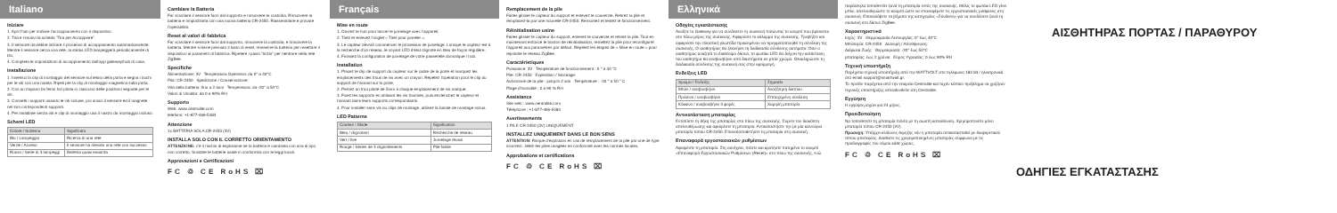Italiano
Iniziare
1. Apri l'hub per iniziare l'accoppiamento con il dispositivo.
2. Tira e rimuovi la scheda "Tira per Accoppiare".
3. Il sensore dovrebbe iniziare il processo di accoppiamento automaticamente. Mentre il sensore cerca una rete, la status LED lampeggerà periodicamente di blu.
4. Completa le impostazioni di accoppiamento dall'app gateway/hub di casa.
Installazione
1. Inserisci la clip di montaggio del sensore sul telaio della porta e segna i buchi per le viti con una matita. Ripeti per la clip di montaggio magnetica sulla porta.
2. Con un trapano fai fermi fori pilota in ciascuno delle posizioni segnate per le viti.
3. Connetti i supporti usando le viti incluse, poi unisci il sensore ed il magnete nei loro corrispondenti supporti.
4. Per installare senza viti e clip di montaggio usa il nastro da montaggio incluso.
Schemi LED
| Colore / Schema | Significato |
| --- | --- |
| Blu / Lampeggio | Ricerca di una rete |
| Verde / Acceso | Il sensore ha rilevato una rete con successo |
| Rosso / Serie di 3 lampeggi | Batteria quasi esaurita |
Cambiare la Batteria
Far scivolare il sensore fuori dal supporto e rimuovere la custodia. Rimuovere la batteria e rimpiazzarla con una nuova batteria CR-2450. Riassemblare e provare l'operabilità.
Reset al valori di fabbrica
Far scivolare il sensore fuori dal supporto, rimuovere la custodia, e rimuovere la batteria. Mentre si tiene premuto il tasto di reset, reinserire la batteria per resettare il dispositivo ai parametri di fabbrica. Ripetere i passi "Inizio" per rientrare nella rete ZigBee.
Specifiche
Alimentazione: 3V Temperatura Operativa: da 0° a 40°C
Pila: CR-2450 Spedizione / Conservazione:
Vita della batteria: fino a 2 anni Temperatura: da -20° a 50°C
Valori di Umidità: da 0 a 90% RH
Supporto
Web: www.centralite.com
telefono: +1-877-466-5483
Attenzione
1x BATTERIA SOLA CR-2450 (3V)
INSTALLA SOLO CON IL CORRETTO ORIENTAMENTO
ATTENZIONE: c'è il rischio di esplosione se la batteria è cambiata con una di tipo non corretto. Smaltire le batterie usate in conformità con le leggi locali.
Approvazioni e Certificazioni
FC ♲ CE RoHS ⌧
Français
Mise en route
1. Ouvrez le hub pour lancer le jumelage avec l'appareil.
2. Tirez et enlevez l'onglet « Tirer pour jumeler ».
3. Le capteur devrait commencer le processus de jumelage. Lorsque le capteur est à la recherche d'un réseau, le voyant LED d'état clignote en bleu de façon régulière.
4. Finissez la configuration de jumelage de votre passerelle domotique / hub.
Installation
1. Placez le clip de support du capteur sur le cadre de la porte et marquez les emplacements des trous de vis avec un crayon. Répétez l'opération pour le clip du support de l'aimant sur la porte.
2. Percez un trou pilote de 5mm à chaque emplacement de vis marqué.
3. Fixez les supports en utilisant les vis fournies, puis enclenchez le capteur et l'aimant dans leurs supports correspondants.
4. Pour installer sans vis ou clips de montage, utilisez la bande de montage inclus.
LED Patterns
| Couleur / Mode | Signification |
| --- | --- |
| Bleu / clignotant | Recherche de réseau |
| Vert / fixe | Jumelage réussi |
| Rouge / Séries de 3 clignotements | Pile faible |
Remplacement de la pile
Faites glisser le capteur du support et enlevez le couvercle. Retirez la pile et remplacez-la par une nouvelle CR-2450. Remontez et testez le fonctionnement.
Réinitialisation usine
Faites glisser le capteur du support, enlevez le couvercle et retirez la pile. Tout en maintenant enfoncé le bouton de réinitialisation, remettez la pile pour reconfigurer l'appareil aux paramètres par défaut. Répétez les étapes de « Mise en route » pour rejoindre le réseau ZigBee.
Caractéristiques
Puissance: 3V Température de fonctionnement : 0 ° à 40 °C
Pile: CR-2450 Expédition / Stockage:
Autonomie de la pile : jusqu'à 2 ans Température : -20 ° à 50 ° C
Plage d'humidité : 0 à 90 % RH
Assistance
Site web : www.centralite.com
Téléphone : +1-877-466-5483
Avertissements
1 PILE CR-2450 (3V) UNIQUEMENT
INSTALLEZ UNIQUEMENT DANS LE BON SENS
ATTENTION: Risque d'explosion en cas de remplacement de la pile par une de type incorrect. Jetez les piles usagées en conformité avec les normes locales.
Approbations et certifications
FC ♲ CE RoHS ⌧
Ελληνικά
Οδηγίες εγκατάστασης
Ανοίξτε το Gateway για να συνδέσετε τη συσκευή πατώντας το κουμπί που βρίσκεται στο πίσω μέρος της συσκευής. Αφαιρέστε το κάλυμμα της συσκευής. Τραβήξτε και αφαιρέστε την πλαστική γλωττίδα προκειμένου να πραγματοποιηθεί τη σύνδεση της συσκευής. Ο αισθητήρας θα ξεκινήσει τη διαδικασία σύνδεσης αυτόματα. Όσο ο αισθητήρας αναζητά το διαθέσιμο δίκτυο, το φωτάκι LED θα δείχνει την κατάσταση του αισθητήρα θα αναβοσβήνει από διαστήματα σε μπλε χρώμα. Ολοκληρώστε τη διαδικασία σύνδεσης της συσκευή σας στην εφαρμογή.
Ενδείξεις LED
| Χρώμα / Ένδειξη | Σημασία |
| --- | --- |
| Μπλε / αναβοσβήνει | Αναζήτηση δικτύου |
| Πράσινο / αναβοσβήνει | Επιτυχημένη σύνδεση |
| Κόκκινο / αναβοσβήνει 3 φορές | Χαμηλή μπαταρία |
Αντικατάσταση μπαταρίας
Εντοπίστε τη θήκη της μπαταρίας στο πίσω της συσκευής. Σύρετε τον διακόπτη απελευθέρωσης και αφαιρέστε τη μπαταρία. Αντικαταστήστε την με μία καινούρια μπαταρία τύπου CR-2450. Επανατοποθετήστε τη μπαταρία στη συσκευή.
Επαναφορά εργοστασιακών ρυθμίσεων
Αφαιρέστε τη μπαταρία. Στη συνέχεια, πιέστε και κρατήστε πατημένο το κουμπί «Επαναφορά Εργοστασιακών Ρυθμίσεων (Reset)» στο πίσω της συσκευής, ενώ
παράλληλα τοποθετείτε ξανά τη μπαταρία εντός της συσκευής. Μόλις το φωτάκι LED γίνει μπλε, απελευθερώστε το κουμπί ώστε να επαναφέρετε τις εργοστασιακές ρυθμίσεις στη συσκευή. Επαναλάβετε τα βήματα της κατηγορίας «Σύνδεση» για να συνδέσετε ξανά τη συσκευή στο δίκτυο ZigBee.
Χαρακτηριστικά
Ισχύς: 3V Θερμοκρασία Λειτουργίας: 0° έως 40°C
Μπαταρία: CR-2450 Διανομή / Αποθήκευση:
Διάρκεια Ζωής Θερμοκρασία: -20° έως 50°C
μπαταρίας: έως 2 χρόνια Εύρος Υγρασίας: 0 έως 90% RH
Τεχνική υποστήριξη
Παρέχεται τεχνική υποστήριξη από την WATTVOLT στο τηλέφωνο 183 83 / ηλεκτρονικά στο email support@smartwatt.gr.
Το προϊόν παρέχεται από την εταιρεία Centralite και τυχόν κάποιο πρόβλημα να χρήζουν τεχνικής υποστήριξης απευθυνθείτε στη Centralite.
Εγγύηση
Η εγγύηση ισχύει για 24 μήνες.
Προειδοποίηση
Να τοποθετείτε τη μπαταρία πάντα με τη σωστή κατεύθυνση. Χρησιμοποιείτε μόνο μπαταρία τύπου CR-2450 (3V).
Προσοχή: Υπάρχει κίνδυνος έκρηξης εάν η μπαταρία αντικατασταθεί με διαφορετικού τύπου μπαταρίας. Διαθέστε τις χρησιμοποιημένες μπαταρίες σύμφωνα με τις προδιαγραφές του νόμου κάθε χώρας.
FC ♲ CE RoHS ⌧
ΑΙΣΘΗΤΗΡΑΣ ΠΟΡΤΑΣ / ΠΑΡΑΘΥΡΟΥ
ΟΔΗΓΙΕΣ ΕΓΚΑΤΑΣΤΑΣΗΣ